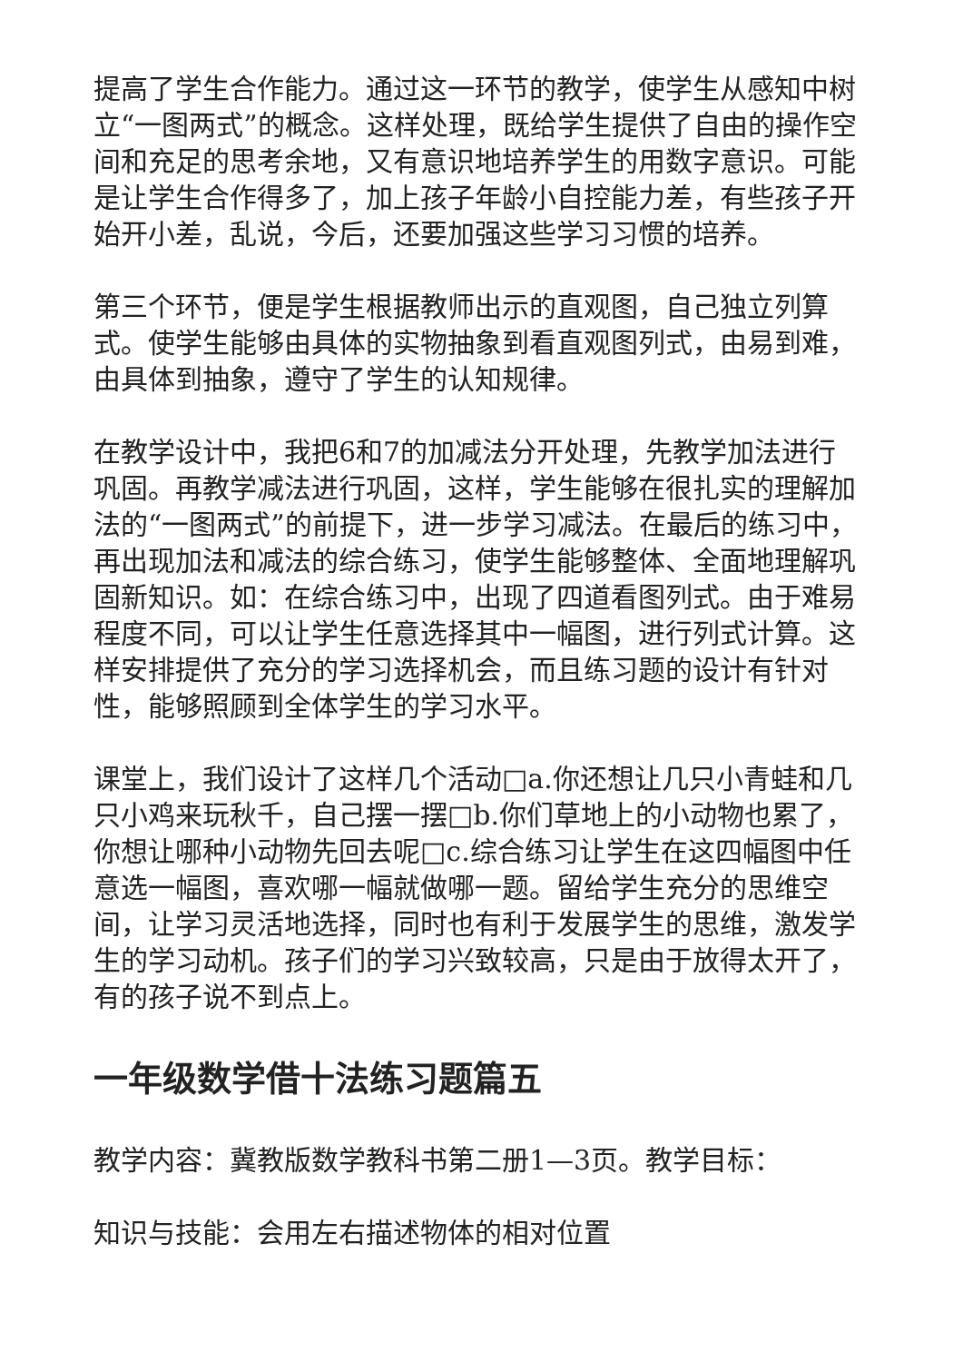提高了学生合作能力。通过这一环节的教学，使学生从感知中树立“一图两式”的概念。这样处理，既给学生提供了自由的操作空间和充足的思考余地，又有意识地培养学生的用数字意识。可能是让学生合作得多了，加上孩子年龄小自控能力差，有些孩子开始开小差，乱说，今后，还要加强这些学习习惯的培养。
第三个环节，便是学生根据教师出示的直观图，自己独立列算式。使学生能够由具体的实物抽象到看直观图列式，由易到难，由具体到抽象，遵守了学生的认知规律。
在教学设计中，我把6和7的加减法分开处理，先教学加法进行巩固。再教学减法进行巩固，这样，学生能够在很扎实的理解加法的“一图两式”的前提下，进一步学习减法。在最后的练习中，再出现加法和减法的综合练习，使学生能够整体、全面地理解巩固新知识。如：在综合练习中，出现了四道看图列式。由于难易程度不同，可以让学生任意选择其中一幅图，进行列式计算。这样安排提供了充分的学习选择机会，而且练习题的设计有针对性，能够照顾到全体学生的学习水平。
课堂上，我们设计了这样几个活动□a.你还想让几只小青蛙和几只小鸡来玩秋千，自己摆一摆□b.你们草地上的小动物也累了，你想让哪种小动物先回去呢□c.综合练习让学生在这四幅图中任意选一幅图，喜欢哪一幅就做哪一题。留给学生充分的思维空间，让学习灵活地选择，同时也有利于发展学生的思维，激发学生的学习动机。孩子们的学习兴致较高，只是由于放得太开了，有的孩子说不到点上。
一年级数学借十法练习题篇五
教学内容：冀教版数学教科书第二册1—3页。教学目标：
知识与技能：会用左右描述物体的相对位置